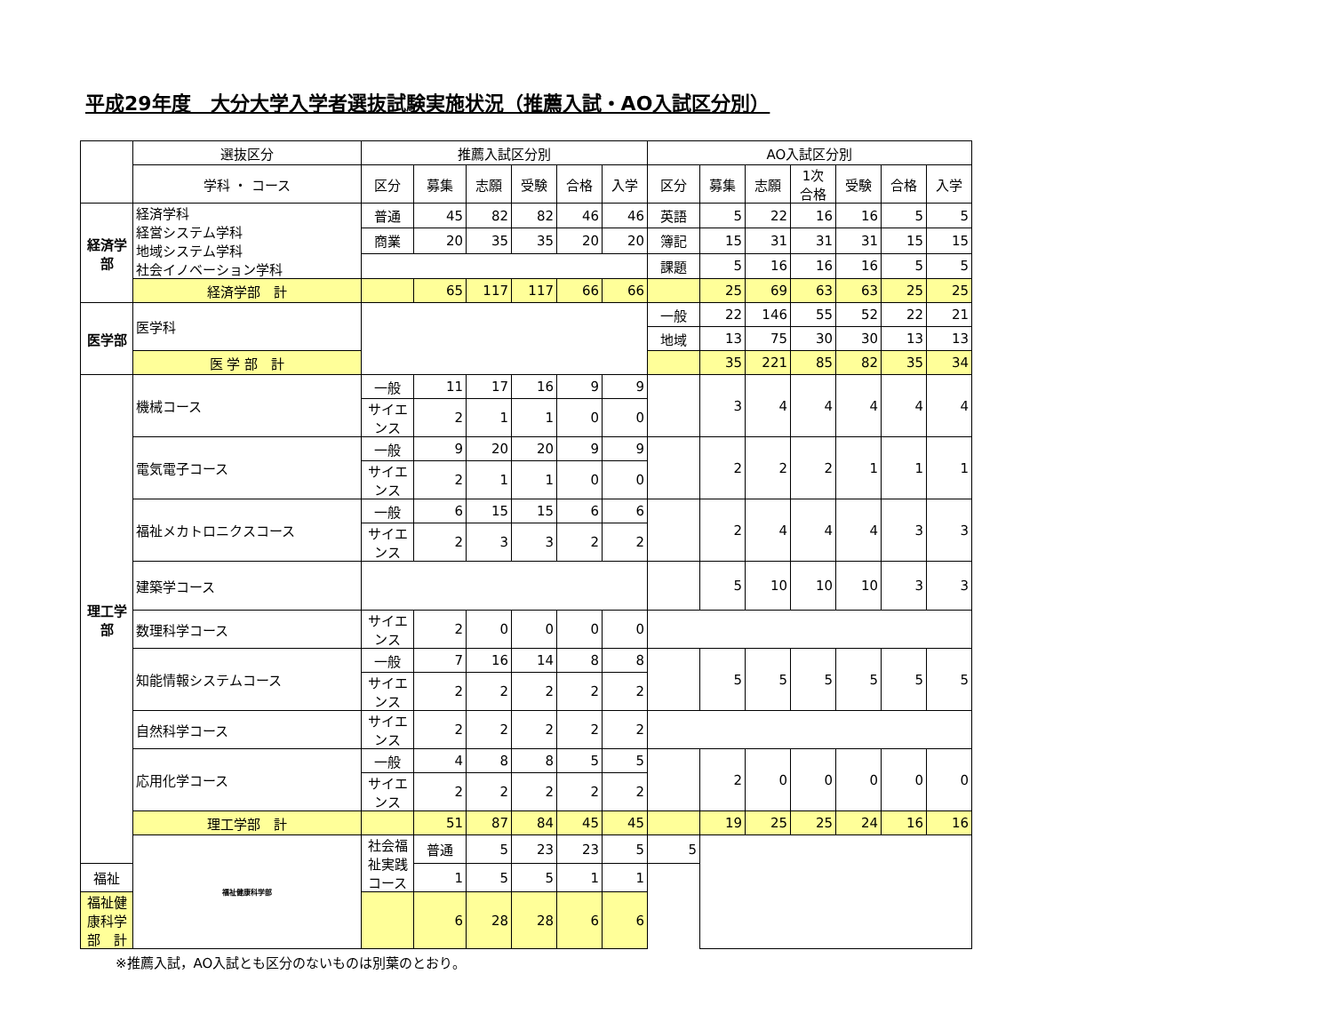平成29年度　大分大学入学者選抜試験実施状況（推薦入試・AO入試区分別）
| | 選抜区分 | 推薦入試区分別 | | | | | | AO入試区分別 | | | | | | |
| --- | --- | --- | --- | --- | --- | --- | --- | --- | --- | --- | --- | --- | --- | --- |
| | 学科 ・ コース | 区分 | 募集 | 志願 | 受験 | 合格 | 入学 | 区分 | 募集 | 志願 | 1次 合格 | 受験 | 合格 | 入学 |
| 経済学部 | 経済学科 経営システム学科 地域システム学科 社会イノベーション学科 | 普通 | 45 | 82 | 82 | 46 | 46 | 英語 | 5 | 22 | 16 | 16 | 5 | 5 |
| | | 商業 | 20 | 35 | 35 | 20 | 20 | 簿記 | 15 | 31 | 31 | 31 | 15 | 15 |
| | | | | | | | | 課題 | 5 | 16 | 16 | 16 | 5 | 5 |
| | 経済学部 計 | | 65 | 117 | 117 | 66 | 66 | | 25 | 69 | 63 | 63 | 25 | 25 |
| 医学部 | 医学科 | | | | | | | 一般 | 22 | 146 | 55 | 52 | 22 | 21 |
| | | | | | | | | 地域 | 13 | 75 | 30 | 30 | 13 | 13 |
| | 医 学 部 計 | | | | | | | | 35 | 221 | 85 | 82 | 35 | 34 |
| 理工学部 | 機械コース | 一般 | 11 | 17 | 16 | 9 | 9 | | 3 | 4 | 4 | 4 | 4 | 4 |
| | | サイエンス | 2 | 1 | 1 | 0 | 0 | | | | | | | |
| | 電気電子コース | 一般 | 9 | 20 | 20 | 9 | 9 | | 2 | 2 | 2 | 1 | 1 | 1 |
| | | サイエンス | 2 | 1 | 1 | 0 | 0 | | | | | | | |
| | 福祉メカトロニクスコース | 一般 | 6 | 15 | 15 | 6 | 6 | | 2 | 4 | 4 | 4 | 3 | 3 |
| | | サイエンス | 2 | 3 | 3 | 2 | 2 | | | | | | | |
| | 建築学コース | | | | | | | | 5 | 10 | 10 | 10 | 3 | 3 |
| | 数理科学コース | サイエンス | 2 | 0 | 0 | 0 | 0 | | | | | | | |
| | 知能情報システムコース | 一般 | 7 | 16 | 14 | 8 | 8 | | 5 | 5 | 5 | 5 | 5 | 5 |
| | | サイエンス | 2 | 2 | 2 | 2 | 2 | | | | | | | |
| | 自然科学コース | サイエンス | 2 | 2 | 2 | 2 | 2 | | | | | | | |
| | 応用化学コース | 一般 | 4 | 8 | 8 | 5 | 5 | | 2 | 0 | 0 | 0 | 0 | 0 |
| | | サイエンス | 2 | 2 | 2 | 2 | 2 | | | | | | | |
| | 理工学部 計 | | 51 | 87 | 84 | 45 | 45 | | 19 | 25 | 25 | 24 | 16 | 16 |
| | 福祉健康科学部 | 社会福祉実践コース | 普通 | 5 | 23 | 23 | 5 | 5 | | | | | | |
| 福祉 | | | 1 | 5 | 5 | 1 | 1 | | | | | | | |
| 福祉健康科学部 計 | | | 6 | 28 | 28 | 6 | 6 | | | | | | | |
※推薦入試，AO入試とも区分のないものは別葉のとおり。